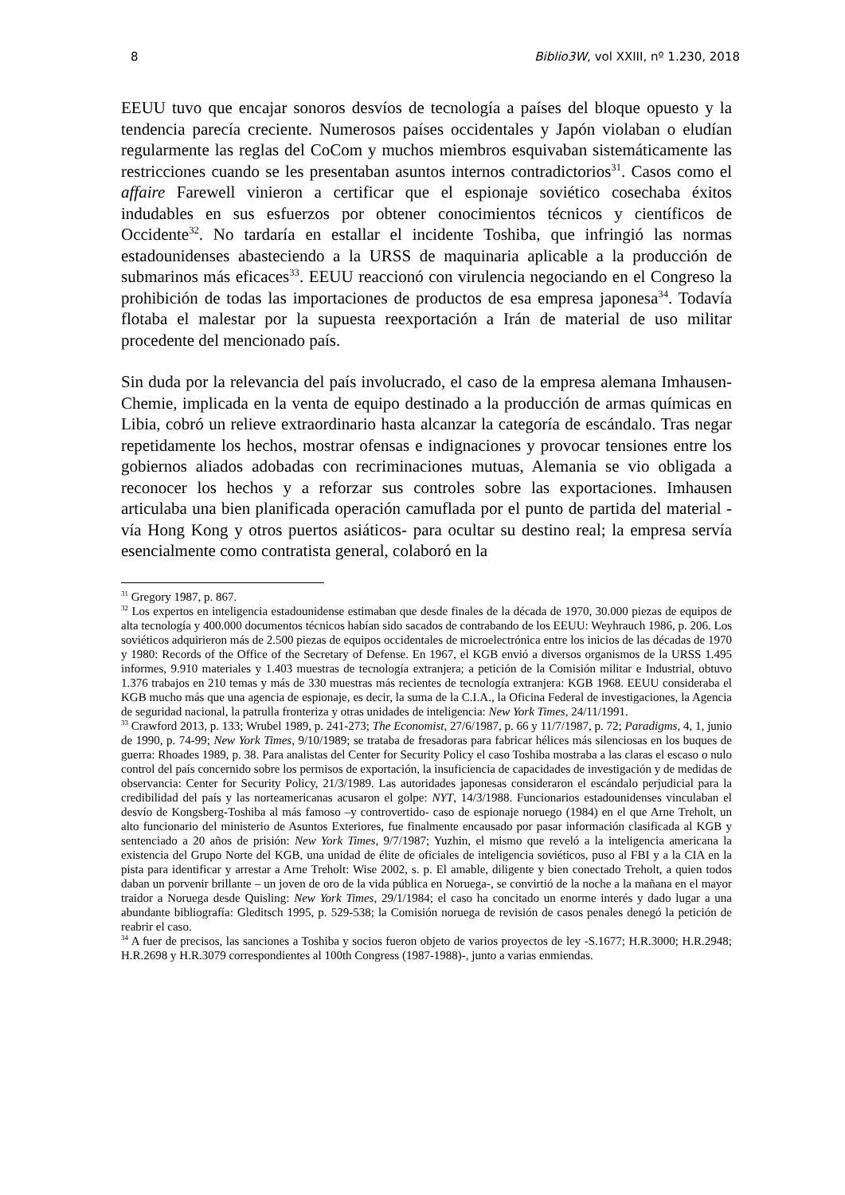8 Biblio3W, vol XXIII, nº 1.230, 2018
EEUU tuvo que encajar sonoros desvíos de tecnología a países del bloque opuesto y la tendencia parecía creciente. Numerosos países occidentales y Japón violaban o eludían regularmente las reglas del CoCom y muchos miembros esquivaban sistemáticamente las restricciones cuando se les presentaban asuntos internos contradictorios<sup>31</sup>. Casos como el affaire Farewell vinieron a certificar que el espionaje soviético cosechaba éxitos indudables en sus esfuerzos por obtener conocimientos técnicos y científicos de Occidente<sup>32</sup>. No tardaría en estallar el incidente Toshiba, que infringió las normas estadounidenses abasteciendo a la URSS de maquinaria aplicable a la producción de submarinos más eficaces<sup>33</sup>. EEUU reaccionó con virulencia negociando en el Congreso la prohibición de todas las importaciones de productos de esa empresa japonesa<sup>34</sup>. Todavía flotaba el malestar por la supuesta reexportación a Irán de material de uso militar procedente del mencionado país.
Sin duda por la relevancia del país involucrado, el caso de la empresa alemana Imhausen-Chemie, implicada en la venta de equipo destinado a la producción de armas químicas en Libia, cobró un relieve extraordinario hasta alcanzar la categoría de escándalo. Tras negar repetidamente los hechos, mostrar ofensas e indignaciones y provocar tensiones entre los gobiernos aliados adobadas con recriminaciones mutuas, Alemania se vio obligada a reconocer los hechos y a reforzar sus controles sobre las exportaciones. Imhausen articulaba una bien planificada operación camuflada por el punto de partida del material -vía Hong Kong y otros puertos asiáticos- para ocultar su destino real; la empresa servía esencialmente como contratista general, colaboró en la
<sup>31</sup> Gregory 1987, p. 867.
<sup>32</sup> Los expertos en inteligencia estadounidense estimaban que desde finales de la década de 1970, 30.000 piezas de equipos de alta tecnología y 400.000 documentos técnicos habían sido sacados de contrabando de los EEUU: Weyhrauch 1986, p. 206. Los soviéticos adquirieron más de 2.500 piezas de equipos occidentales de microelectrónica entre los inicios de las décadas de 1970 y 1980: Records of the Office of the Secretary of Defense. En 1967, el KGB envió a diversos organismos de la URSS 1.495 informes, 9.910 materiales y 1.403 muestras de tecnología extranjera; a petición de la Comisión militar e Industrial, obtuvo 1.376 trabajos en 210 temas y más de 330 muestras más recientes de tecnología extranjera: KGB 1968. EEUU consideraba el KGB mucho más que una agencia de espionaje, es decir, la suma de la C.I.A., la Oficina Federal de investigaciones, la Agencia de seguridad nacional, la patrulla fronteriza y otras unidades de inteligencia: New York Times, 24/11/1991.
<sup>33</sup> Crawford 2013, p. 133; Wrubel 1989, p. 241-273; The Economist, 27/6/1987, p. 66 y 11/7/1987, p. 72; Paradigms, 4, 1, junio de 1990, p. 74-99; New York Times, 9/10/1989; se trataba de fresadoras para fabricar hélices más silenciosas en los buques de guerra: Rhoades 1989, p. 38. Para analistas del Center for Security Policy el caso Toshiba mostraba a las claras el escaso o nulo control del país concernido sobre los permisos de exportación, la insuficiencia de capacidades de investigación y de medidas de observancia: Center for Security Policy, 21/3/1989. Las autoridades japonesas consideraron el escándalo perjudicial para la credibilidad del país y las norteamericanas acusaron el golpe: NYT, 14/3/1988. Funcionarios estadounidenses vinculaban el desvío de Kongsberg-Toshiba al más famoso –y controvertido- caso de espionaje noruego (1984) en el que Arne Treholt, un alto funcionario del ministerio de Asuntos Exteriores, fue finalmente encausado por pasar información clasificada al KGB y sentenciado a 20 años de prisión: New York Times, 9/7/1987; Yuzhin, el mismo que reveló a la inteligencia americana la existencia del Grupo Norte del KGB, una unidad de élite de oficiales de inteligencia soviéticos, puso al FBI y a la CIA en la pista para identificar y arrestar a Arne Treholt: Wise 2002, s. p. El amable, diligente y bien conectado Treholt, a quien todos daban un porvenir brillante – un joven de oro de la vida pública en Noruega-, se convirtió de la noche a la mañana en el mayor traidor a Noruega desde Quisling: New York Times, 29/1/1984; el caso ha concitado un enorme interés y dado lugar a una abundante bibliografía: Gleditsch 1995, p. 529-538; la Comisión noruega de revisión de casos penales denegó la petición de reabrir el caso.
<sup>34</sup> A fuer de precisos, las sanciones a Toshiba y socios fueron objeto de varios proyectos de ley -S.1677; H.R.3000; H.R.2948; H.R.2698 y H.R.3079 correspondientes al 100th Congress (1987-1988)-, junto a varias enmiendas.